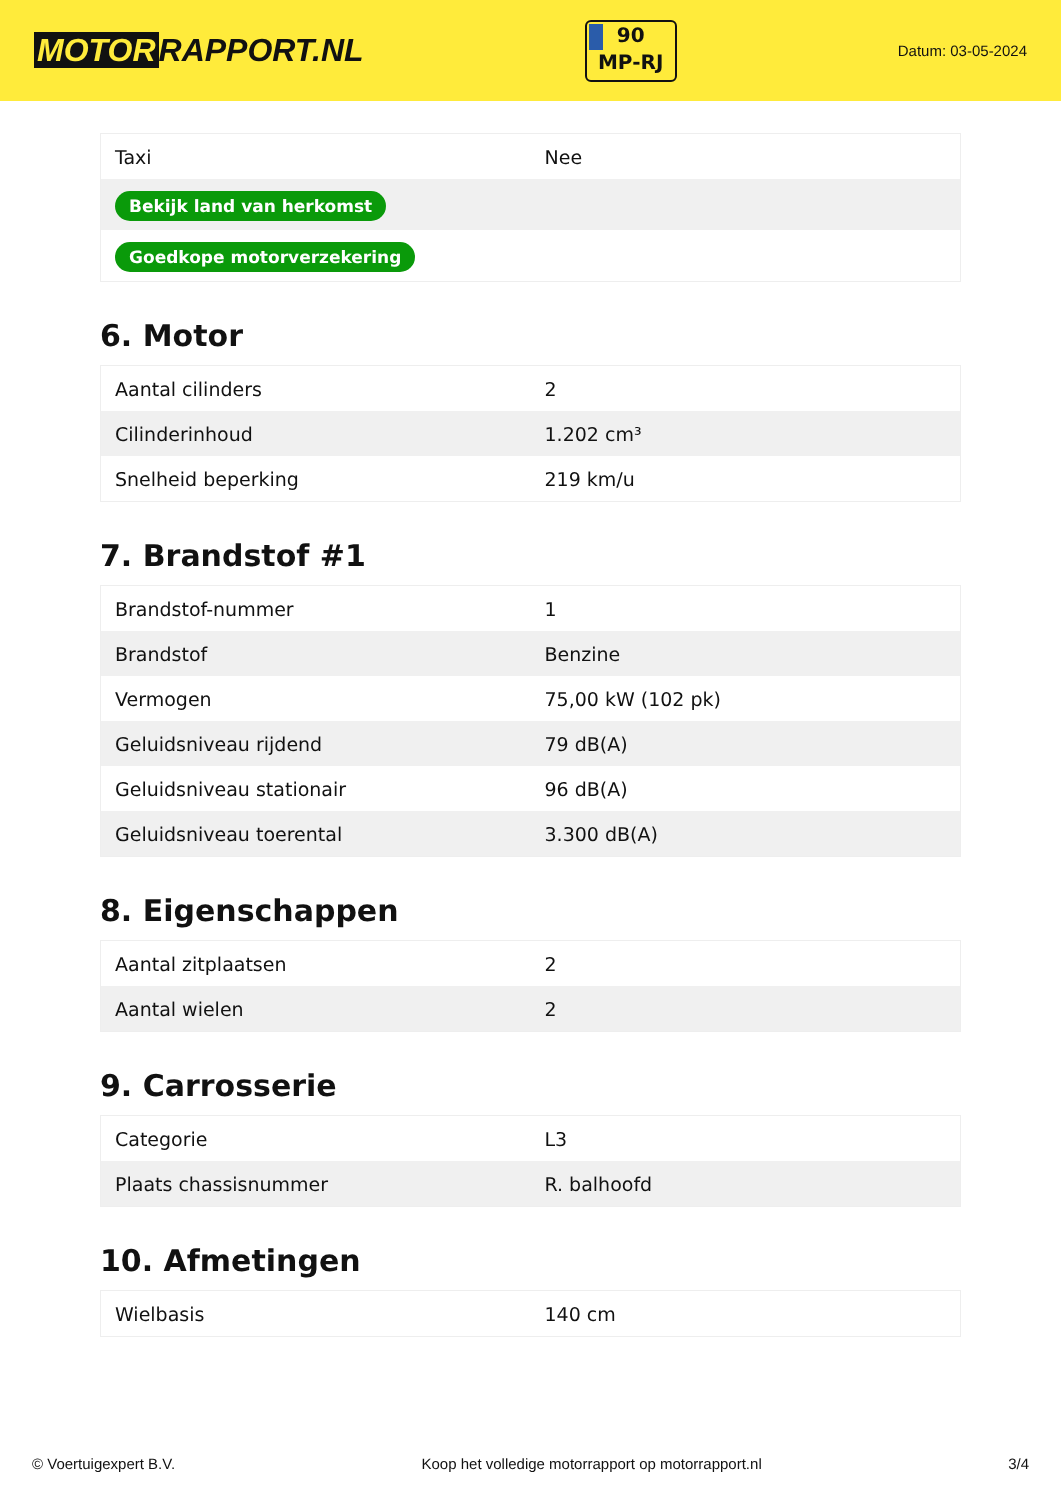MOTOR RAPPORT.NL
90
MP-RJ
Datum: 03-05-2024
| Taxi | Nee |
| Bekijk land van herkomst | |
| Goedkope motorverzekering | |
6. Motor
| Aantal cilinders | 2 |
| Cilinderinhoud | 1.202 cm³ |
| Snelheid beperking | 219 km/u |
7. Brandstof #1
| Brandstof-nummer | 1 |
| Brandstof | Benzine |
| Vermogen | 75,00 kW (102 pk) |
| Geluidsniveau rijdend | 79 dB(A) |
| Geluidsniveau stationair | 96 dB(A) |
| Geluidsniveau toerental | 3.300 dB(A) |
8. Eigenschappen
| Aantal zitplaatsen | 2 |
| Aantal wielen | 2 |
9. Carrosserie
| Categorie | L3 |
| Plaats chassisnummer | R. balhoofd |
10. Afmetingen
| Wielbasis | 140 cm |
© Voertuigexpert B.V. Koop het volledige motorrapport op motorrapport.nl 3/4